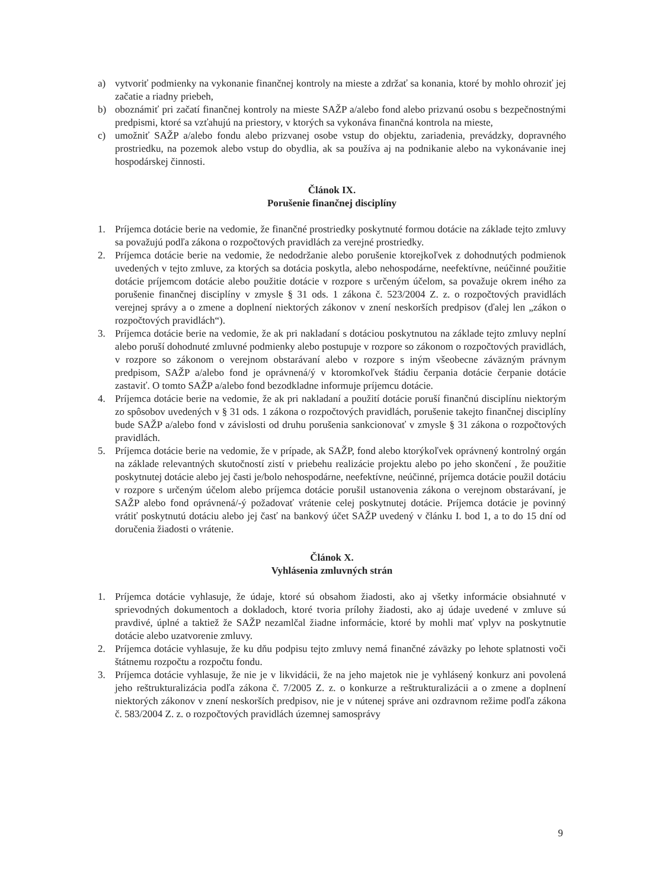a) vytvoriť podmienky na vykonanie finančnej kontroly na mieste a zdržať sa konania, ktoré by mohlo ohroziť jej začatie a riadny priebeh,
b) oboznámiť pri začatí finančnej kontroly na mieste SAŽP a/alebo fond alebo prizvanú osobu s bezpečnostnými predpismi, ktoré sa vzťahujú na priestory, v ktorých sa vykonáva finančná kontrola na mieste,
c) umožniť SAŽP a/alebo fondu alebo prizvanej osobe vstup do objektu, zariadenia, prevádzky, dopravného prostriedku, na pozemok alebo vstup do obydlia, ak sa používa aj na podnikanie alebo na vykonávanie inej hospodárskej činnosti.
Článok IX.
Porušenie finančnej disciplíny
1. Príjemca dotácie berie na vedomie, že finančné prostriedky poskytnuté formou dotácie na základe tejto zmluvy sa považujú podľa zákona o rozpočtových pravidlách za verejné prostriedky.
2. Príjemca dotácie berie na vedomie, že nedodržanie alebo porušenie ktorejkoľvek z dohodnutých podmienok uvedených v tejto zmluve, za ktorých sa dotácia poskytla, alebo nehospodárne, neefektívne, neúčinné použitie dotácie príjemcom dotácie alebo použitie dotácie v rozpore s určeným účelom, sa považuje okrem iného za porušenie finančnej disciplíny v zmysle § 31 ods. 1 zákona č. 523/2004 Z. z. o rozpočtových pravidlách verejnej správy a o zmene a doplnení niektorých zákonov v znení neskorších predpisov (ďalej len „zákon o rozpočtových pravidlách“).
3. Príjemca dotácie berie na vedomie, že ak pri nakladaní s dotáciou poskytnutou na základe tejto zmluvy neplní alebo poruší dohodnuté zmluvné podmienky alebo postupuje v rozpore so zákonom o rozpočtových pravidlách, v rozpore so zákonom o verejnom obstarávaní alebo v rozpore s iným všeobecne záväzným právnym predpisom, SAŽP a/alebo fond je oprávnená/ý v ktoromkoľvek štádiu čerpania dotácie čerpanie dotácie zastaviť. O tomto SAŽP a/alebo fond bezodkladne informuje príjemcu dotácie.
4. Príjemca dotácie berie na vedomie, že ak pri nakladaní a použití dotácie poruší finančnú disciplínu niektorým zo spôsobov uvedených v § 31 ods. 1 zákona o rozpočtových pravidlách, porušenie takejto finančnej disciplíny bude SAŽP a/alebo fond v závislosti od druhu porušenia sankcionovať v zmysle § 31 zákona o rozpočtových pravidlách.
5. Príjemca dotácie berie na vedomie, že v prípade, ak SAŽP, fond alebo ktorýkoľvek oprávnený kontrolný orgán na základe relevantných skutočností zistí v priebehu realizácie projektu alebo po jeho skončení , že použitie poskytnutej dotácie alebo jej časti je/bolo nehospodárne, neefektívne, neúčinné, príjemca dotácie použil dotáciu v rozpore s určeným účelom alebo príjemca dotácie porušil ustanovenia zákona o verejnom obstarávaní, je SAŽP alebo fond oprávnená/-ý požadovať vrátenie celej poskytnutej dotácie. Príjemca dotácie je povinný vrátiť poskytnutú dotáciu alebo jej časť na bankový účet SAŽP uvedený v článku I. bod 1, a to do 15 dní od doručenia žiadosti o vrátenie.
Článok X.
Vyhlásenia zmluvných strán
1. Príjemca dotácie vyhlasuje, že údaje, ktoré sú obsahom žiadosti, ako aj všetky informácie obsiahnuté v sprievodných dokumentoch a dokladoch, ktoré tvoria prílohy žiadosti, ako aj údaje uvedené v zmluve sú pravdivé, úplné a taktiež že SAŽP nezamlčal žiadne informácie, ktoré by mohli mať vplyv na poskytnutie dotácie alebo uzatvorenie zmluvy.
2. Príjemca dotácie vyhlasuje, že ku dňu podpisu tejto zmluvy nemá finančné záväzky po lehote splatnosti voči štátnemu rozpočtu a rozpočtu fondu.
3. Príjemca dotácie vyhlasuje, že nie je v likvidácii, že na jeho majetok nie je vyhlásený konkurz ani povolená jeho reštrukturalizácia podľa zákona č. 7/2005 Z. z. o konkurze a reštrukturalizácii a o zmene a doplnení niektorých zákonov v znení neskorších predpisov, nie je v nútenej správe ani ozdravnom režime podľa zákona č. 583/2004 Z. z. o rozpočtových pravidlách územnej samosprávy
9